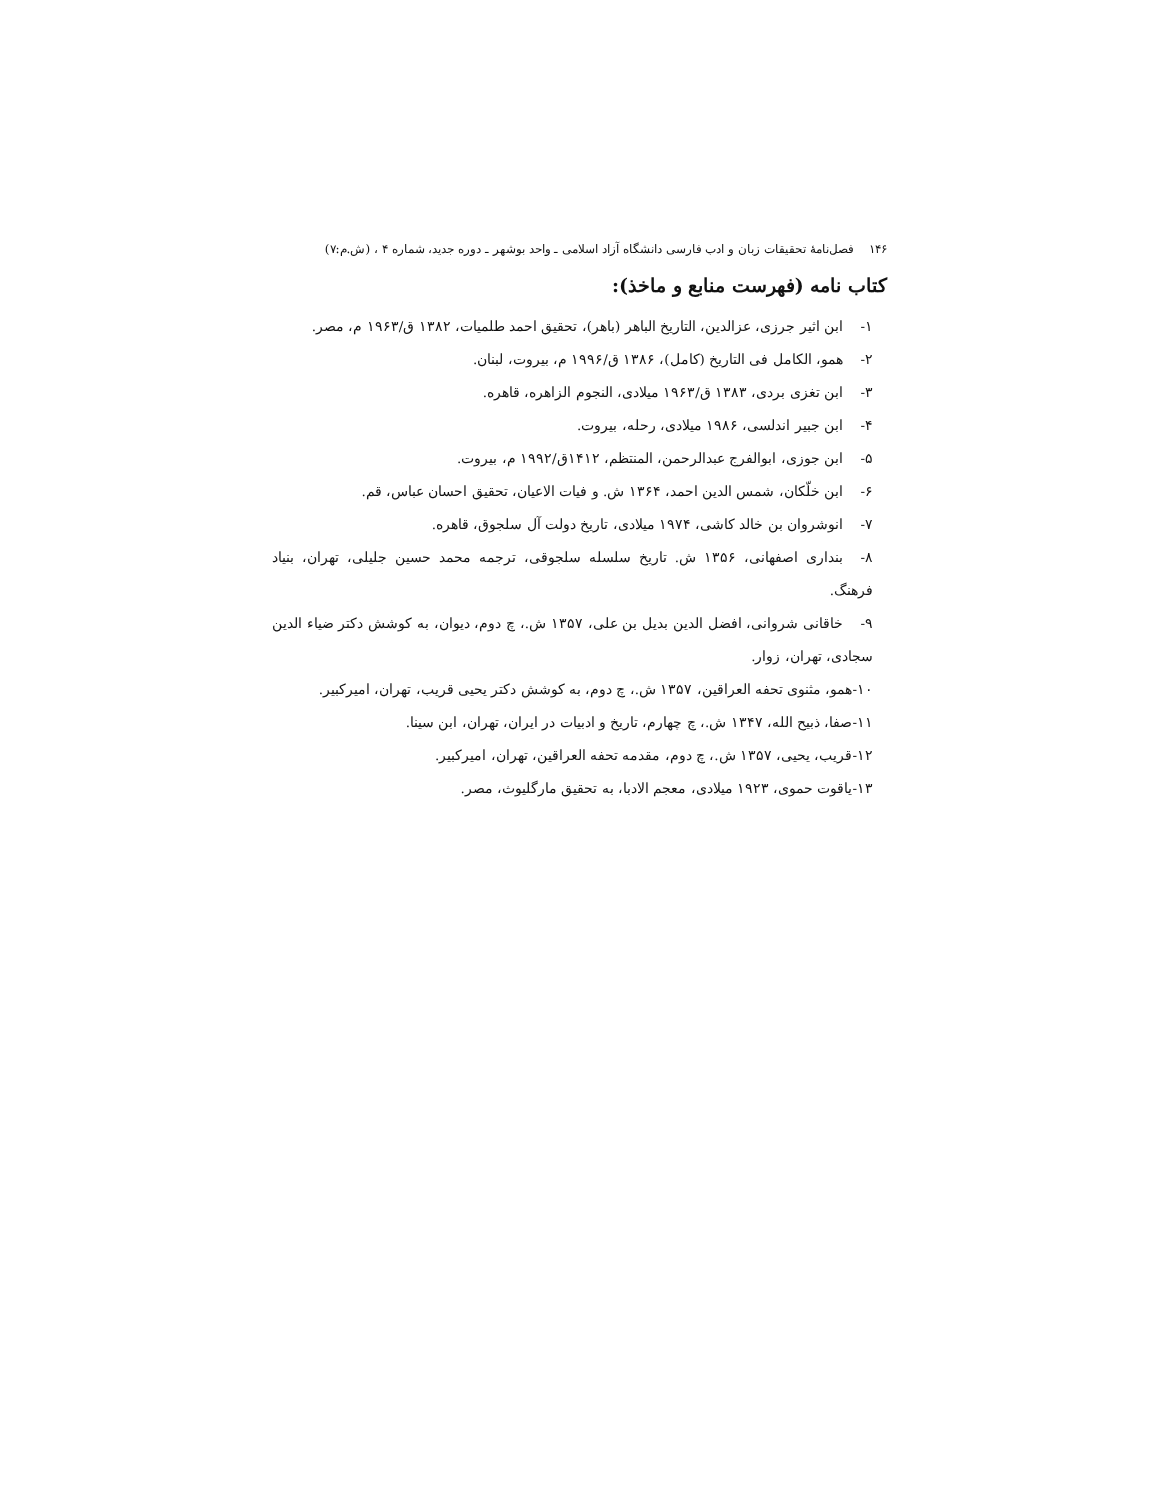۱۴۶ فصل‌نامهٔ تحقیقات زبان و ادب فارسی دانشگاه آزاد اسلامی ـ واحد بوشهر ـ دوره جدید، شماره ۴ ، (ش.م:۷)
کتاب نامه (فهرست منابع و ماخذ):
۱- ابن اثیر جرزی، عزالدین، التاریخ الباهر (باهر)، تحقیق احمد طلمیات، ۱۳۸۲ ق/۱۹۶۳ م، مصر.
۲- همو، الکامل فی التاریخ (کامل)، ۱۳۸۶ ق/۱۹۹۶ م، بیروت، لبنان.
۳- ابن تغزی بردی، ۱۳۸۳ ق/۱۹۶۳ میلادی، النجوم الزاهره، قاهره.
۴- ابن جبیر اندلسی، ۱۹۸۶ میلادی، رحله، بیروت.
۵- ابن جوزی، ابوالفرج عبدالرحمن، المنتظم، ۱۴۱۲ق/۱۹۹۲ م، بیروت.
۶- ابن خلّکان، شمس الدین احمد، ۱۳۶۴ ش. و فیات الاعیان، تحقیق احسان عباس، قم.
۷- انوشروان بن خالد کاشی، ۱۹۷۴ میلادی، تاریخ دولت آل سلجوق، قاهره.
۸- بنداری اصفهانی، ۱۳۵۶ ش. تاریخ سلسله سلجوقی، ترجمه محمد حسین جلیلی، تهران، بنیاد فرهنگ.
۹- خاقانی شروانی، افضل الدین بدیل بن علی، ۱۳۵۷ ش.، چ دوم، دیوان، به کوشش دکتر ضیاء الدین سجادی، تهران، زوار.
۱۰-همو، مثنوی تحفه العراقین، ۱۳۵۷ ش.، چ دوم، به کوشش دکتر یحیی قریب، تهران، امیرکبیر.
۱۱-صفا، ذبیح الله، ۱۳۴۷ ش.، چ چهارم، تاریخ و ادبیات در ایران، تهران، ابن سینا.
۱۲-قریب، یحیی، ۱۳۵۷ ش.، چ دوم، مقدمه تحفه العراقین، تهران، امیرکبیر.
۱۳-یاقوت حموی، ۱۹۲۳ میلادی، معجم الادبا، به تحقیق مارگلیوث، مصر.